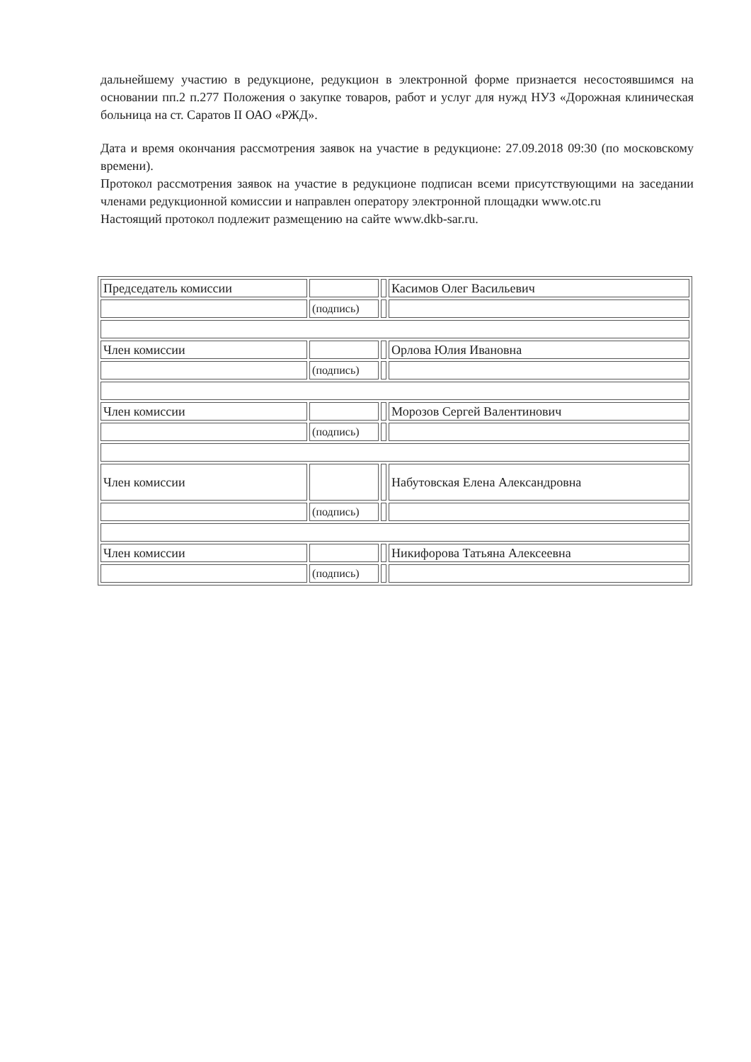дальнейшему участию в редукционе, редукцион в электронной форме признается несостоявшимся на основании пп.2 п.277 Положения о закупке товаров, работ и услуг для нужд НУЗ «Дорожная клиническая больница на ст. Саратов II ОАО «РЖД».
Дата и время окончания рассмотрения заявок на участие в редукционе: 27.09.2018 09:30 (по московскому времени).
Протокол рассмотрения заявок на участие в редукционе подписан всеми присутствующими на заседании членами редукционной комиссии и направлен оператору электронной площадки www.otc.ru
Настоящий протокол подлежит размещению на сайте www.dkb-sar.ru.
| Председатель комиссии | | | Касимов Олег Васильевич |
| | (подпись) | | |
| Член комиссии | | | Орлова Юлия Ивановна |
| | (подпись) | | |
| Член комиссии | | | Морозов Сергей Валентинович |
| | (подпись) | | |
| Член комиссии | | | Набутовская Елена Александровна |
| | (подпись) | | |
| Член комиссии | | | Никифорова Татьяна Алексеевна |
| | (подпись) | | |